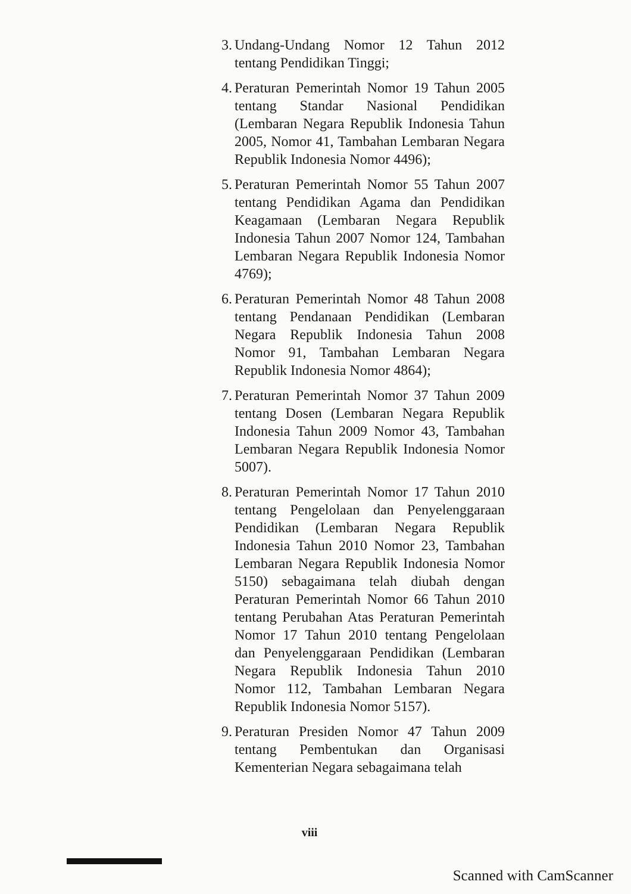3. Undang-Undang Nomor 12 Tahun 2012 tentang Pendidikan Tinggi;
4. Peraturan Pemerintah Nomor 19 Tahun 2005 tentang Standar Nasional Pendidikan (Lembaran Negara Republik Indonesia Tahun 2005, Nomor 41, Tambahan Lembaran Negara Republik Indonesia Nomor 4496);
5. Peraturan Pemerintah Nomor 55 Tahun 2007 tentang Pendidikan Agama dan Pendidikan Keagamaan (Lembaran Negara Republik Indonesia Tahun 2007 Nomor 124, Tambahan Lembaran Negara Republik Indonesia Nomor 4769);
6. Peraturan Pemerintah Nomor 48 Tahun 2008 tentang Pendanaan Pendidikan (Lembaran Negara Republik Indonesia Tahun 2008 Nomor 91, Tambahan Lembaran Negara Republik Indonesia Nomor 4864);
7. Peraturan Pemerintah Nomor 37 Tahun 2009 tentang Dosen (Lembaran Negara Republik Indonesia Tahun 2009 Nomor 43, Tambahan Lembaran Negara Republik Indonesia Nomor 5007).
8. Peraturan Pemerintah Nomor 17 Tahun 2010 tentang Pengelolaan dan Penyelenggaraan Pendidikan (Lembaran Negara Republik Indonesia Tahun 2010 Nomor 23, Tambahan Lembaran Negara Republik Indonesia Nomor 5150) sebagaimana telah diubah dengan Peraturan Pemerintah Nomor 66 Tahun 2010 tentang Perubahan Atas Peraturan Pemerintah Nomor 17 Tahun 2010 tentang Pengelolaan dan Penyelenggaraan Pendidikan (Lembaran Negara Republik Indonesia Tahun 2010 Nomor 112, Tambahan Lembaran Negara Republik Indonesia Nomor 5157).
9. Peraturan Presiden Nomor 47 Tahun 2009 tentang Pembentukan dan Organisasi Kementerian Negara sebagaimana telah
viii
Scanned with CamScanner